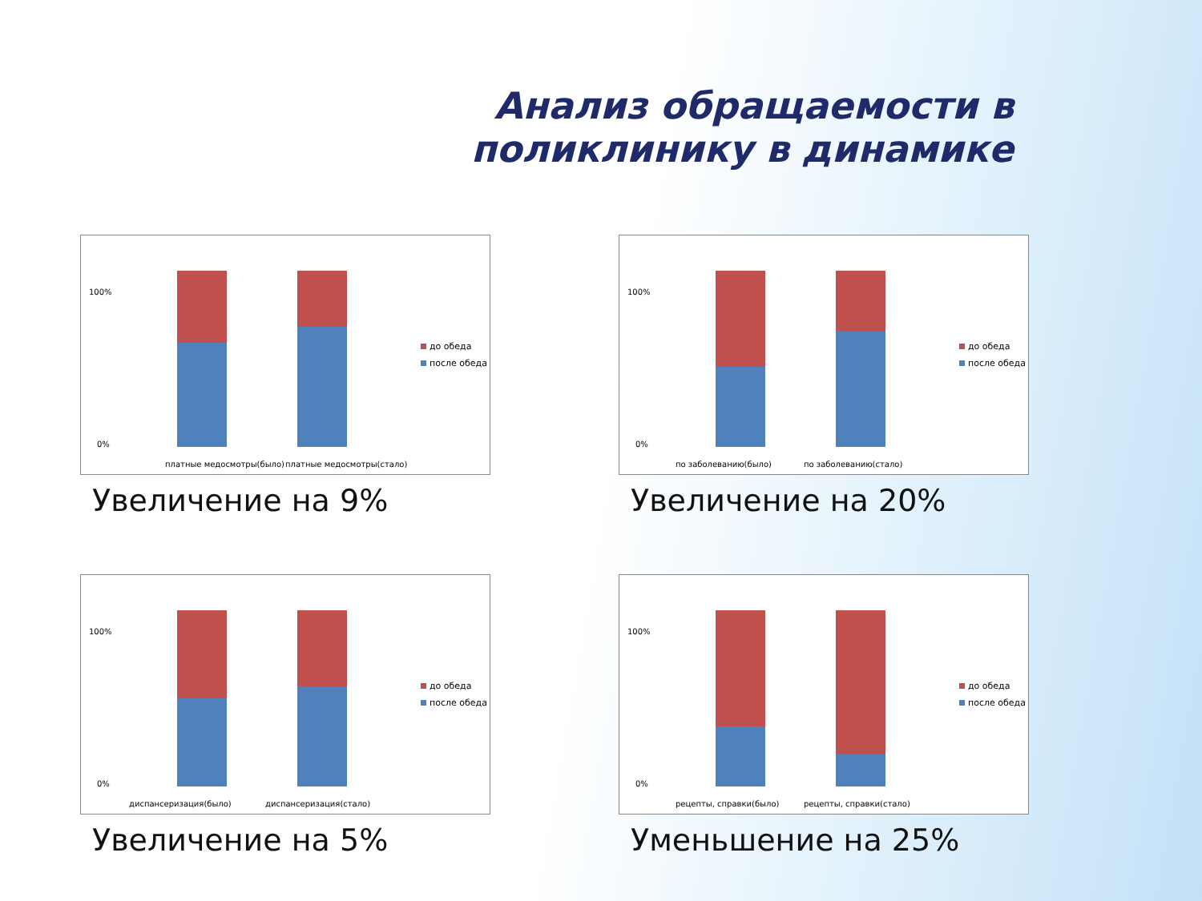Анализ обращаемости в поликлинику в динамике
100%
0%
платные медосмотры(было)
платные медосмотры(стало)
до обеда
после обеда
Увеличение на 9%
100%
0%
по заболеванию(было)
по заболеванию(стало)
до обеда
после обеда
Увеличение на 20%
100%
0%
диспансеризация(было)
диспансеризация(стало)
до обеда
после обеда
Увеличение на 5%
100%
0%
рецепты, справки(было)
рецепты, справки(стало)
до обеда
после обеда
Уменьшение на 25%